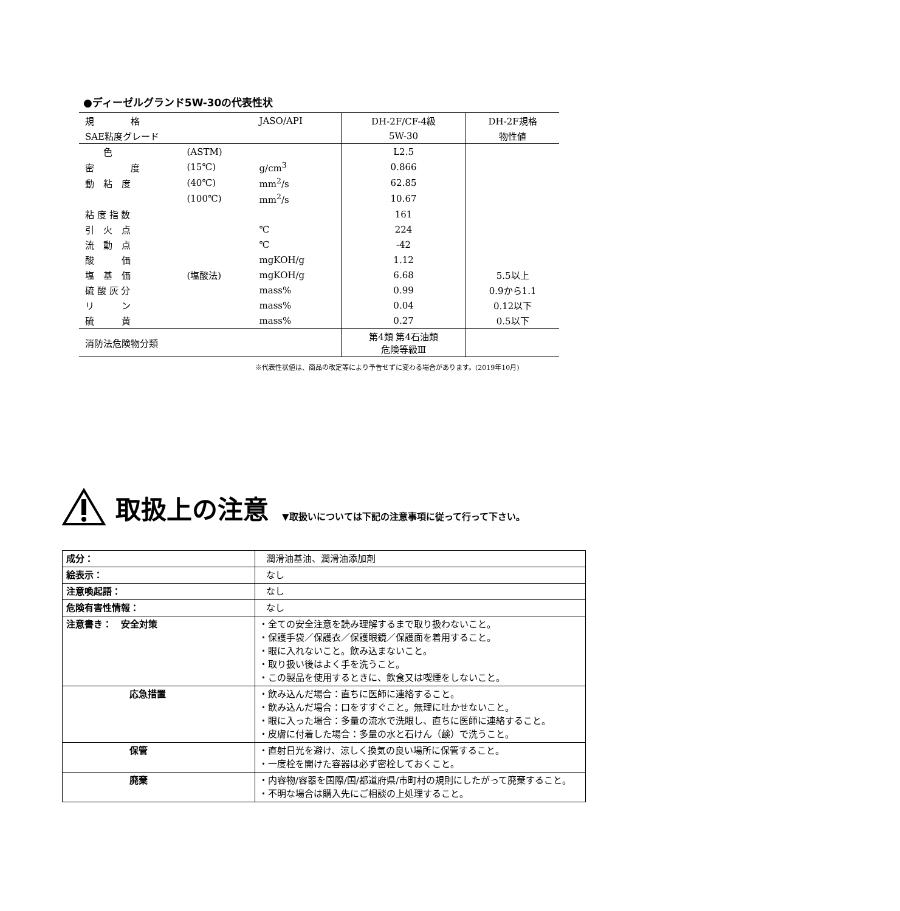●ディーゼルグランド5W-30の代表性状
| 規 格 | | JASO/API | DH-2F/CF-4級 | DH-2F規格 |
| SAE粘度グレード | | | 5W-30 | 物性値 |
| 色 | (ASTM) | | L2.5 | |
| 密 度 | (15℃) | g/cm<sup>3</sup> | 0.866 | |
| 動 粘 度 | (40℃) | mm<sup>2</sup>/s | 62.85 | |
| | (100℃) | mm<sup>2</sup>/s | 10.67 | |
| 粘 度 指 数 | | | 161 | |
| 引 火 点 | | ℃ | 224 | |
| 流 動 点 | | ℃ | -42 | |
| 酸 価 | | mgKOH/g | 1.12 | |
| 塩 基 価 | (塩酸法) | mgKOH/g | 6.68 | 5.5以上 |
| 硫 酸 灰 分 | | mass% | 0.99 | 0.9から1.1 |
| リ ン | | mass% | 0.04 | 0.12以下 |
| 硫 黄 | | mass% | 0.27 | 0.5以下 |
| 消防法危険物分類 | | | 第4類 第4石油類 危険等級Ⅲ | |
※代表性状値は、商品の改定等により予告せずに変わる場合があります。(2019年10月)
取扱上の注意 ▼取扱いについては下記の注意事項に従って行って下さい。
| 成分： | 潤滑油基油、潤滑油添加剤 |
| 絵表示： | なし |
| 注意喚起語： | なし |
| 危険有害性情報： | なし |
| 注意書き： 安全対策 | ・全ての安全注意を読み理解するまで取り扱わないこと。 ・保護手袋／保護衣／保護眼鏡／保護面を着用すること。 ・眼に入れないこと。飲み込まないこと。 ・取り扱い後はよく手を洗うこと。 ・この製品を使用するときに、飲食又は喫煙をしないこと。 |
| 応急措置 | ・飲み込んだ場合：直ちに医師に連絡すること。 ・飲み込んだ場合：口をすすぐこと。無理に吐かせないこと。 ・眼に入った場合：多量の流水で洗眼し、直ちに医師に連絡すること。 ・皮膚に付着した場合：多量の水と石けん（鹸）で洗うこと。 |
| 保管 | ・直射日光を避け、涼しく換気の良い場所に保管すること。 ・一度栓を開けた容器は必ず密栓しておくこと。 |
| 廃棄 | ・内容物/容器を国際/国/都道府県/市町村の規則にしたがって廃棄すること。 ・不明な場合は購入先にご相談の上処理すること。 |